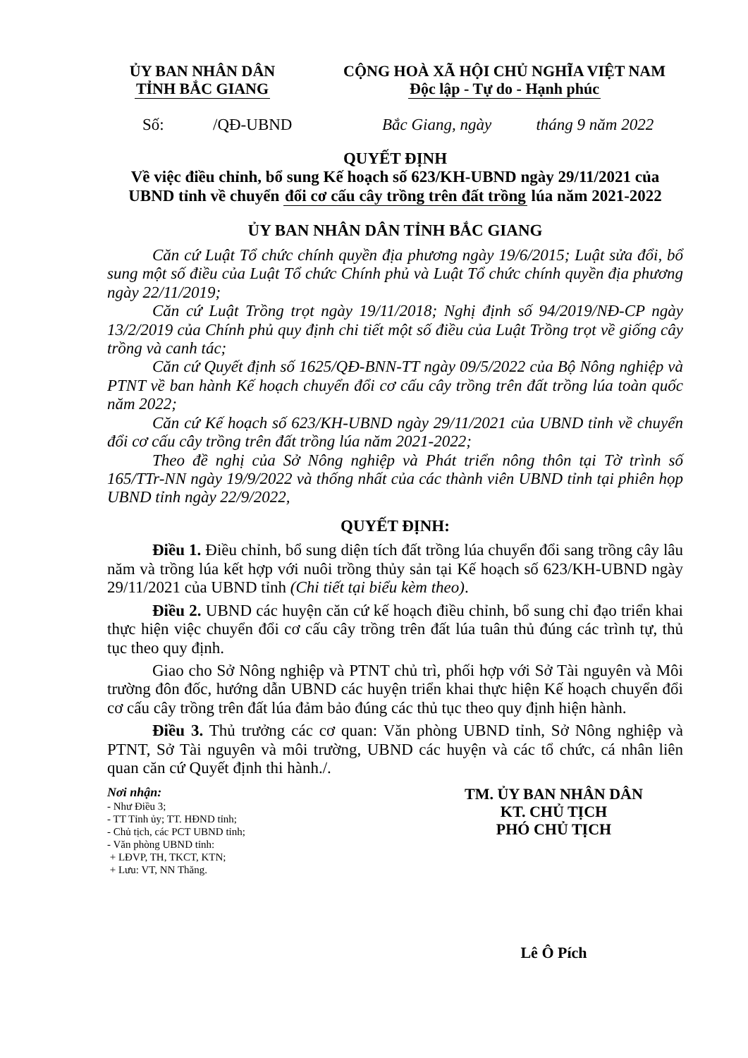ỦY BAN NHÂN DÂN
TỈNH BẮC GIANG
CỘNG HOÀ XÃ HỘI CHỦ NGHĨA VIỆT NAM
Độc lập - Tự do - Hạnh phúc
Số: /QĐ-UBND Bắc Giang, ngày tháng 9 năm 2022
QUYẾT ĐỊNH
Về việc điều chỉnh, bổ sung Kế hoạch số 623/KH-UBND ngày 29/11/2021 của UBND tỉnh về chuyển đổi cơ cấu cây trồng trên đất trồng lúa năm 2021-2022
ỦY BAN NHÂN DÂN TỈNH BẮC GIANG
Căn cứ Luật Tổ chức chính quyền địa phương ngày 19/6/2015; Luật sửa đổi, bổ sung một số điều của Luật Tổ chức Chính phủ và Luật Tổ chức chính quyền địa phương ngày 22/11/2019;
Căn cứ Luật Trồng trọt ngày 19/11/2018; Nghị định số 94/2019/NĐ-CP ngày 13/2/2019 của Chính phủ quy định chi tiết một số điều của Luật Trồng trọt về giống cây trồng và canh tác;
Căn cứ Quyết định số 1625/QĐ-BNN-TT ngày 09/5/2022 của Bộ Nông nghiệp và PTNT về ban hành Kế hoạch chuyển đổi cơ cấu cây trồng trên đất trồng lúa toàn quốc năm 2022;
Căn cứ Kế hoạch số 623/KH-UBND ngày 29/11/2021 của UBND tỉnh về chuyển đổi cơ cấu cây trồng trên đất trồng lúa năm 2021-2022;
Theo đề nghị của Sở Nông nghiệp và Phát triển nông thôn tại Tờ trình số 165/TTr-NN ngày 19/9/2022 và thống nhất của các thành viên UBND tỉnh tại phiên họp UBND tỉnh ngày 22/9/2022,
QUYẾT ĐỊNH:
Điều 1. Điều chỉnh, bổ sung diện tích đất trồng lúa chuyển đổi sang trồng cây lâu năm và trồng lúa kết hợp với nuôi trồng thủy sản tại Kế hoạch số 623/KH-UBND ngày 29/11/2021 của UBND tỉnh (Chi tiết tại biểu kèm theo).
Điều 2. UBND các huyện căn cứ kế hoạch điều chỉnh, bổ sung chỉ đạo triển khai thực hiện việc chuyển đổi cơ cấu cây trồng trên đất lúa tuân thủ đúng các trình tự, thủ tục theo quy định.
Giao cho Sở Nông nghiệp và PTNT chủ trì, phối hợp với Sở Tài nguyên và Môi trường đôn đốc, hướng dẫn UBND các huyện triển khai thực hiện Kế hoạch chuyển đổi cơ cấu cây trồng trên đất lúa đảm bảo đúng các thủ tục theo quy định hiện hành.
Điều 3. Thủ trưởng các cơ quan: Văn phòng UBND tỉnh, Sở Nông nghiệp và PTNT, Sở Tài nguyên và môi trường, UBND các huyện và các tổ chức, cá nhân liên quan căn cứ Quyết định thi hành./.
Nơi nhận:
- Như Điều 3;
- TT Tỉnh ủy; TT. HĐND tỉnh;
- Chủ tịch, các PCT UBND tỉnh;
- Văn phòng UBND tỉnh:
+ LĐVP, TH, TKCT, KTN;
+ Lưu: VT, NN Thăng.
TM. ỦY BAN NHÂN DÂN
KT. CHỦ TỊCH
PHÓ CHỦ TỊCH
Lê Ô Pích